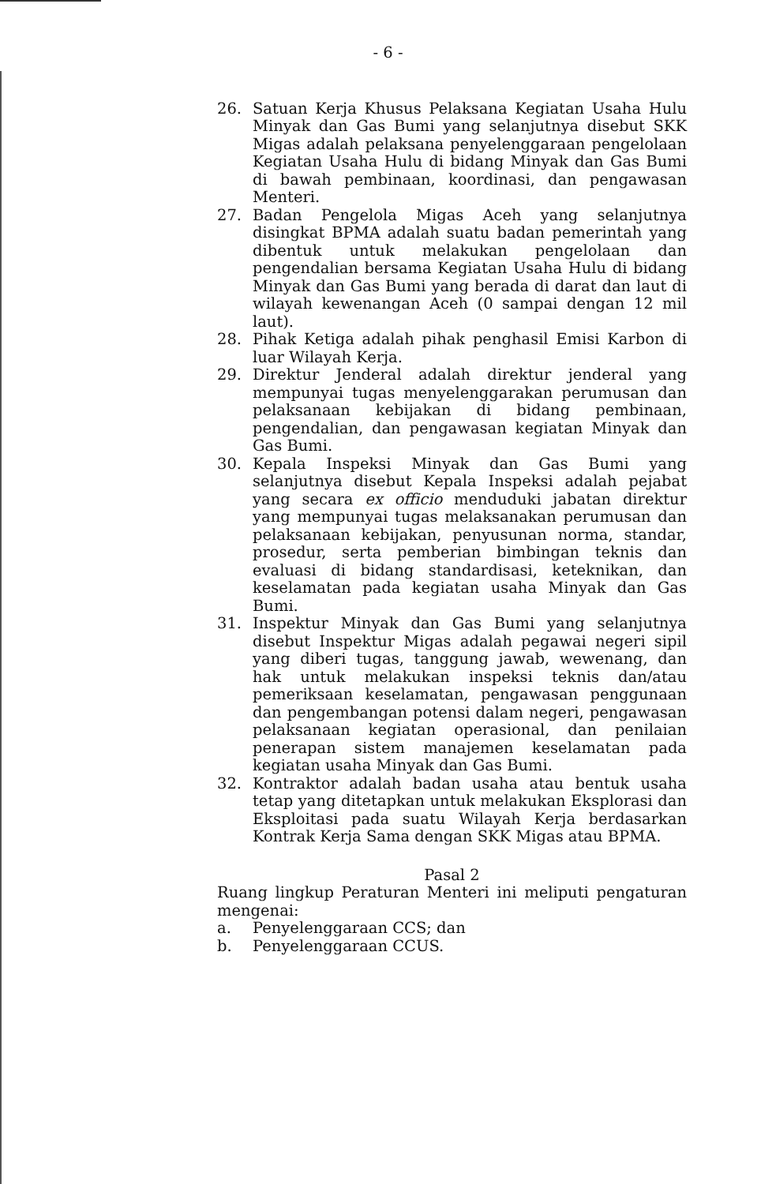- 6 -
26. Satuan Kerja Khusus Pelaksana Kegiatan Usaha Hulu Minyak dan Gas Bumi yang selanjutnya disebut SKK Migas adalah pelaksana penyelenggaraan pengelolaan Kegiatan Usaha Hulu di bidang Minyak dan Gas Bumi di bawah pembinaan, koordinasi, dan pengawasan Menteri.
27. Badan Pengelola Migas Aceh yang selanjutnya disingkat BPMA adalah suatu badan pemerintah yang dibentuk untuk melakukan pengelolaan dan pengendalian bersama Kegiatan Usaha Hulu di bidang Minyak dan Gas Bumi yang berada di darat dan laut di wilayah kewenangan Aceh (0 sampai dengan 12 mil laut).
28. Pihak Ketiga adalah pihak penghasil Emisi Karbon di luar Wilayah Kerja.
29. Direktur Jenderal adalah direktur jenderal yang mempunyai tugas menyelenggarakan perumusan dan pelaksanaan kebijakan di bidang pembinaan, pengendalian, dan pengawasan kegiatan Minyak dan Gas Bumi.
30. Kepala Inspeksi Minyak dan Gas Bumi yang selanjutnya disebut Kepala Inspeksi adalah pejabat yang secara ex officio menduduki jabatan direktur yang mempunyai tugas melaksanakan perumusan dan pelaksanaan kebijakan, penyusunan norma, standar, prosedur, serta pemberian bimbingan teknis dan evaluasi di bidang standardisasi, keteknikan, dan keselamatan pada kegiatan usaha Minyak dan Gas Bumi.
31. Inspektur Minyak dan Gas Bumi yang selanjutnya disebut Inspektur Migas adalah pegawai negeri sipil yang diberi tugas, tanggung jawab, wewenang, dan hak untuk melakukan inspeksi teknis dan/atau pemeriksaan keselamatan, pengawasan penggunaan dan pengembangan potensi dalam negeri, pengawasan pelaksanaan kegiatan operasional, dan penilaian penerapan sistem manajemen keselamatan pada kegiatan usaha Minyak dan Gas Bumi.
32. Kontraktor adalah badan usaha atau bentuk usaha tetap yang ditetapkan untuk melakukan Eksplorasi dan Eksploitasi pada suatu Wilayah Kerja berdasarkan Kontrak Kerja Sama dengan SKK Migas atau BPMA.
Pasal 2
Ruang lingkup Peraturan Menteri ini meliputi pengaturan mengenai:
a. Penyelenggaraan CCS; dan
b. Penyelenggaraan CCUS.